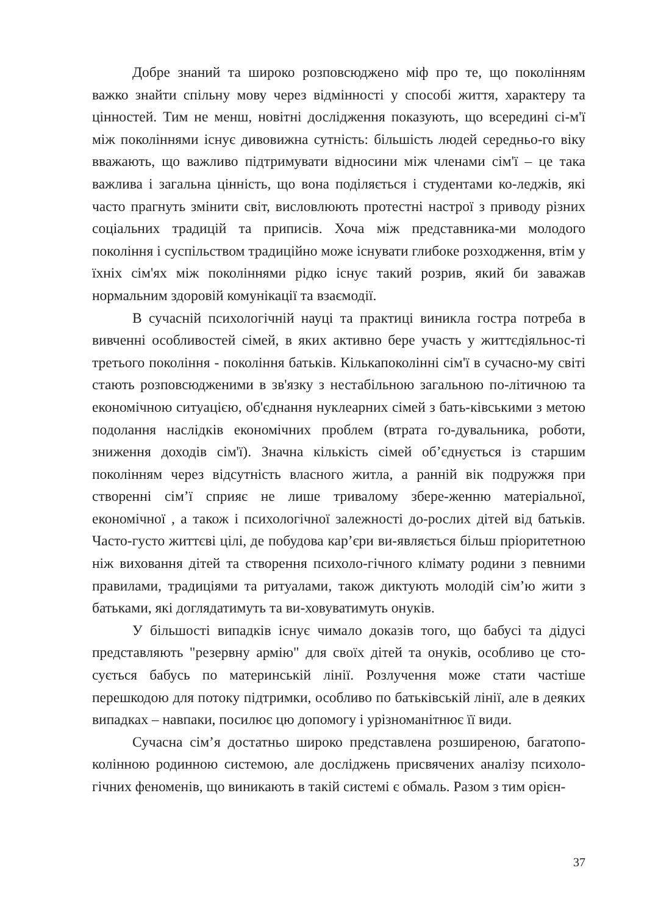Добре знаний та широко розповсюджено міф про те, що поколінням важко знайти спільну мову через відмінності у способі життя, характеру та цінностей. Тим не менш, новітні дослідження показують, що всередині сі-м'ї між поколіннями існує дивовижна сутність: більшість людей середньо-го віку вважають, що важливо підтримувати відносини між членами сім'ї – це така важлива і загальна цінність, що вона поділяється і студентами ко-леджів, які часто прагнуть змінити світ, висловлюють протестні настрої з приводу різних соціальних традицій та приписів. Хоча між представника-ми молодого покоління і суспільством традиційно може існувати глибоке розходження, втім у їхніх сім'ях між поколіннями рідко існує такий розрив, який би заважав нормальним здоровій комунікації та взаємодії.
В сучасній психологічній науці та практиці виникла гостра потреба в вивченні особливостей сімей, в яких активно бере участь у життєдіяльнос-ті третього покоління - покоління батьків. Кількапоколінні сім'ї в сучасно-му світі стають розповсюдженими в зв'язку з нестабільною загальною по-літичною та економічною ситуацією, об'єднання нуклеарних сімей з бать-ківськими з метою подолання наслідків економічних проблем (втрата го-дувальника, роботи, зниження доходів сім'ї). Значна кількість сімей об’єднується із старшим поколінням через відсутність власного житла, а ранній вік подружжя при створенні сім’ї сприяє не лише тривалому збере-женню матеріальної, економічної , а також і психологічної залежності до-рослих дітей від батьків. Часто-густо життєві цілі, де побудова кар’єри ви-являється більш пріоритетною ніж виховання дітей та створення психоло-гічного клімату родини з певними правилами, традиціями та ритуалами, також диктують молодій сім’ю жити з батьками, які доглядатимуть та ви-ховуватимуть онуків.
У більшості випадків існує чимало доказів того, що бабусі та дідусі представляють "резервну армію" для своїх дітей та онуків, особливо це сто-сується бабусь по материнській лінії. Розлучення може стати частіше перешкодою для потоку підтримки, особливо по батьківській лінії, але в деяких випадках – навпаки, посилює цю допомогу і урізноманітнює її види.
Сучасна сім’я достатньо широко представлена розширеною, багатопо-колінною родинною системою, але досліджень присвячених аналізу психоло-гічних феноменів, що виникають в такій системі є обмаль. Разом з тим орієн-
37